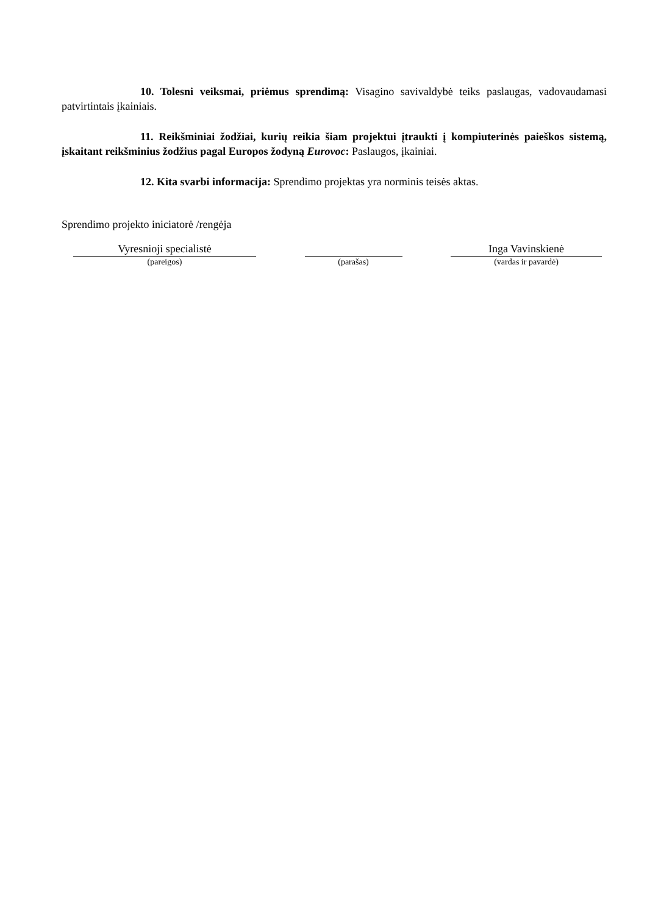10. Tolesni veiksmai, priėmus sprendimą: Visagino savivaldybė teiks paslaugas, vadovaudamasi patvirtintais įkainiais.
11. Reikšminiai žodžiai, kurių reikia šiam projektui įtraukti į kompiuterinės paieškos sistemą, įskaitant reikšminius žodžius pagal Europos žodyną Eurovoc: Paslaugos, įkainiai.
12. Kita svarbi informacija: Sprendimo projektas yra norminis teisės aktas.
Sprendimo projekto iniciatorė /rengėja
Vyresnioji specialistė
(pareigos)
(parašas)
Inga Vavinskienė
(vardas ir pavardė)